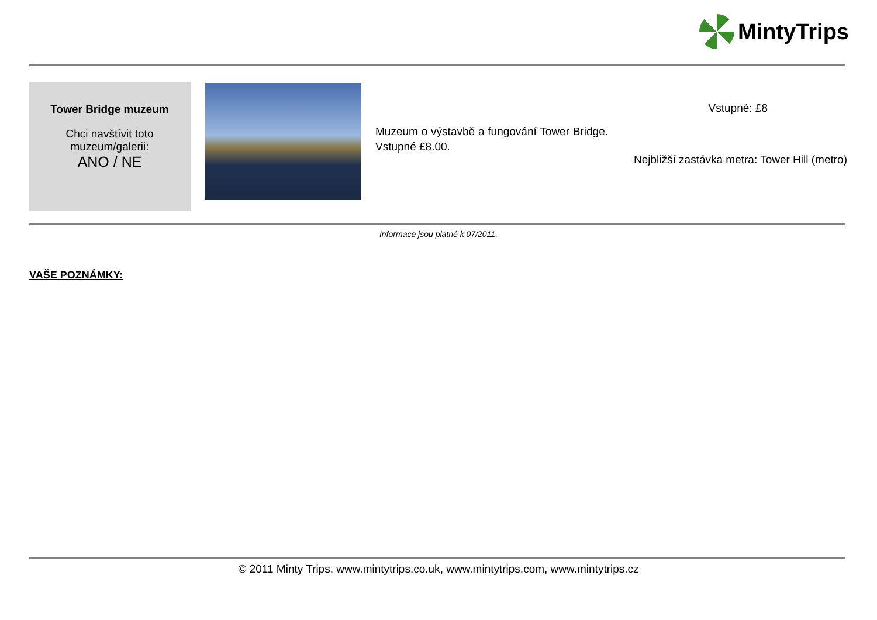MintyTrips
Tower Bridge muzeum
Chci navštívit toto muzeum/galerii:
ANO / NE
Muzeum o výstavbě a fungování Tower Bridge. Vstupné £8.00.
Vstupné: £8
Nejbližší zastávka metra: Tower Hill (metro)
Informace jsou platné k 07/2011.
VAŠE POZNÁMKY:
© 2011 Minty Trips, www.mintytrips.co.uk, www.mintytrips.com, www.mintytrips.cz